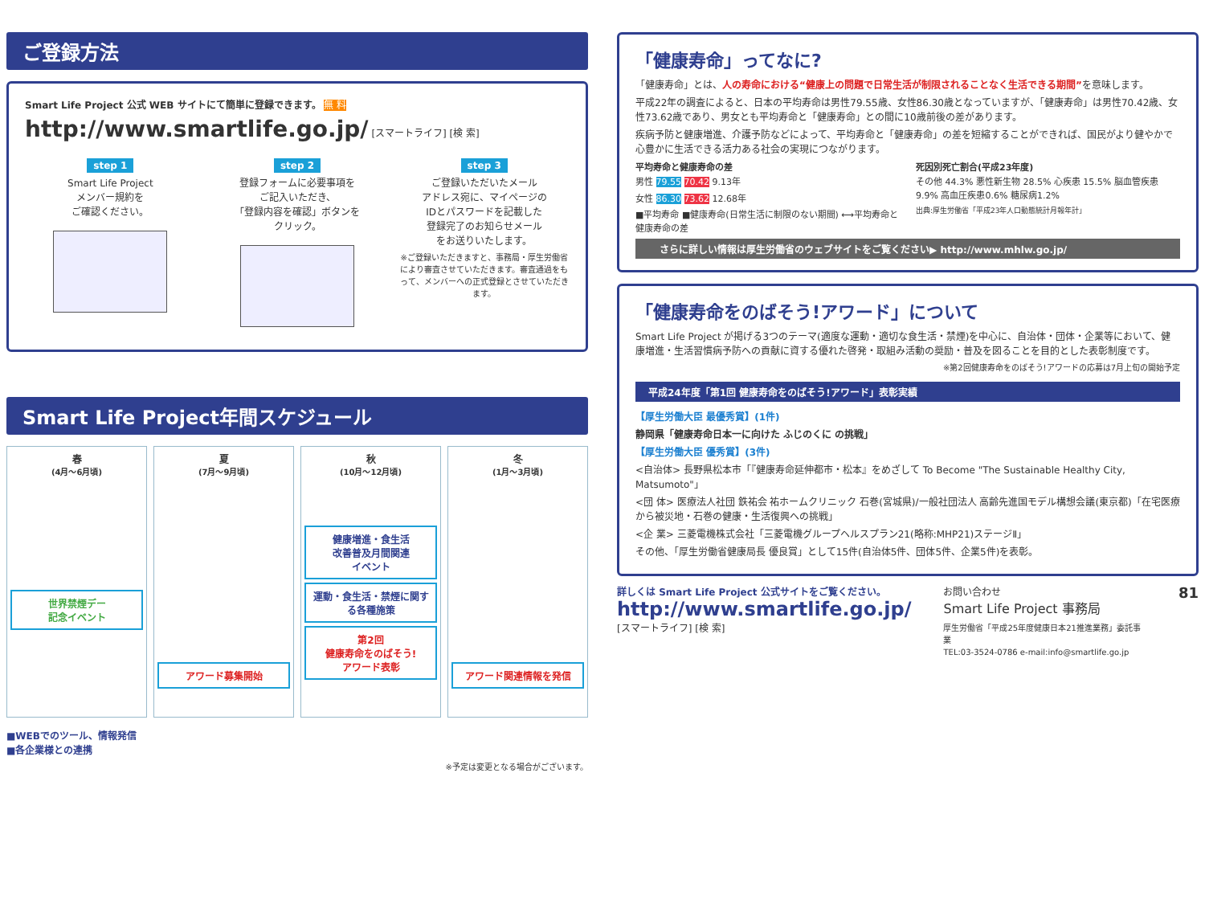ご登録方法
Smart Life Project 公式 WEB サイトにて簡単に登録できます。 無 料
http://www.smartlife.go.jp/ [スマートライフ] [検 索]
step 1
Smart Life Project
メンバー規約を
ご確認ください。
step 2
登録フォームに必要事項を
ご記入いただき、
「登録内容を確認」ボタンを
クリック。
step 3
ご登録いただいたメール
アドレス宛に、マイページの
IDとパスワードを記載した
登録完了のお知らせメール
をお送りいたします。
※ご登録いただきますと、事務局・厚生労働省により審査させていただきます。審査通過をもって、メンバーへの正式登録とさせていただきます。
Smart Life Project年間スケジュール
春
(4月〜6月頃)
世界禁煙デー
記念イベント
夏
(7月〜9月頃)
アワード募集開始
秋
(10月〜12月頃)
健康増進・食生活
改善普及月間関連
イベント
運動・食生活・禁煙に関する各種施策
第2回
健康寿命をのばそう!
アワード表彰
冬
(1月〜3月頃)
アワード関連情報を発信
■WEBでのツール、情報発信
■各企業様との連携
※予定は変更となる場合がございます。
「健康寿命」ってなに?
「健康寿命」とは、人の寿命における“健康上の問題で日常生活が制限されることなく生活できる期間”を意味します。
平成22年の調査によると、日本の平均寿命は男性79.55歳、女性86.30歳となっていますが、「健康寿命」は男性70.42歳、女性73.62歳であり、男女とも平均寿命と「健康寿命」との間に10歳前後の差があります。
疾病予防と健康増進、介護予防などによって、平均寿命と「健康寿命」の差を短縮することができれば、国民がより健やかで心豊かに生活できる活力ある社会の実現につながります。
平均寿命と健康寿命の差
男性 79.55 70.42 9.13年
女性 86.30 73.62 12.68年
■平均寿命 ■健康寿命(日常生活に制限のない期間) ⟷平均寿命と健康寿命の差
死因別死亡割合(平成23年度)
その他 44.3% 悪性新生物 28.5% 心疾患 15.5% 脳血管疾患9.9% 高血圧疾患0.6% 糖尿病1.2%
出典:厚生労働省「平成23年人口動態統計月報年計」
さらに詳しい情報は厚生労働省のウェブサイトをご覧ください▶ http://www.mhlw.go.jp/
「健康寿命をのばそう!アワード」について
Smart Life Project が掲げる3つのテーマ(適度な運動・適切な食生活・禁煙)を中心に、自治体・団体・企業等において、健康増進・生活習慣病予防への貢献に資する優れた啓発・取組み活動の奨励・普及を図ることを目的とした表彰制度です。
※第2回健康寿命をのばそう!アワードの応募は7月上旬の開始予定
平成24年度「第1回 健康寿命をのばそう!アワード」表彰実績
【厚生労働大臣 最優秀賞】(1件)
静岡県「健康寿命日本一に向けた ふじのくに の挑戦」
【厚生労働大臣 優秀賞】(3件)
<自治体> 長野県松本市「『健康寿命延伸都市・松本』をめざして To Become "The Sustainable Healthy City, Matsumoto"」
<団 体> 医療法人社団 鉄祐会 祐ホームクリニック 石巻(宮城県)/一般社団法人 高齢先進国モデル構想会議(東京都)「在宅医療から被災地・石巻の健康・生活復興への挑戦」
<企 業> 三菱電機株式会社「三菱電機グループヘルスプラン21(略称:MHP21)ステージⅡ」
その他、「厚生労働省健康局長 優良賞」として15件(自治体5件、団体5件、企業5件)を表彰。
詳しくは Smart Life Project 公式サイトをご覧ください。
http://www.smartlife.go.jp/
[スマートライフ] [検 索]
お問い合わせ
Smart Life Project 事務局
厚生労働省「平成25年度健康日本21推進業務」委託事業
TEL:03-3524-0786 e-mail:info@smartlife.go.jp
81